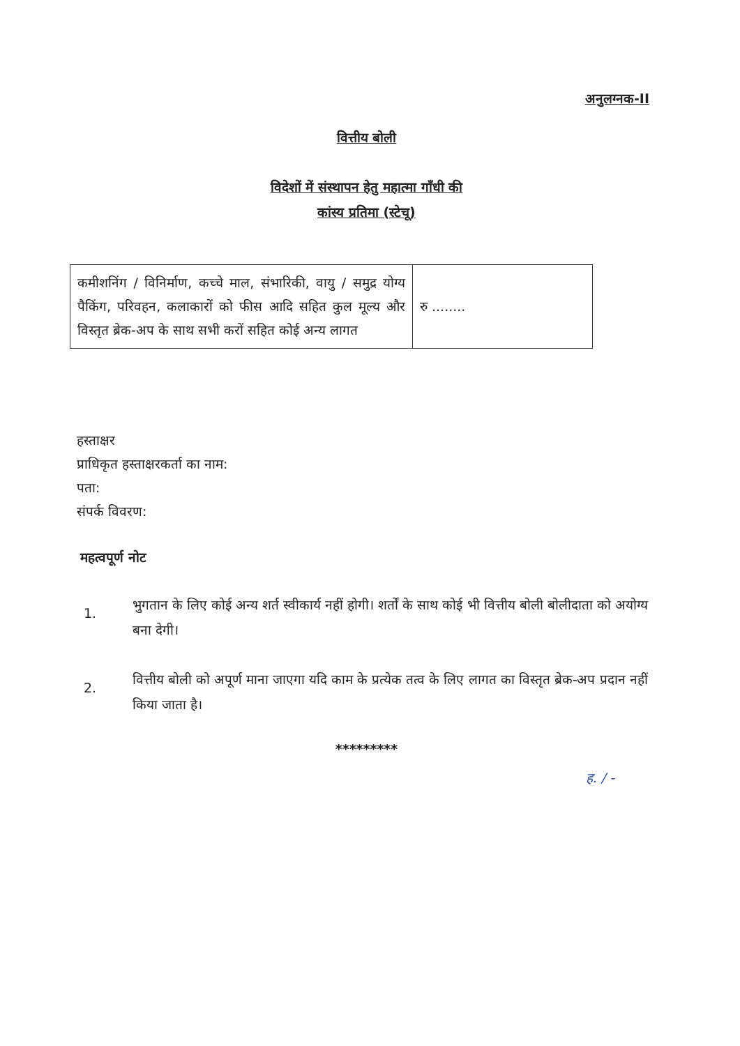अनुलग्नक-II
वित्तीय बोली
विदेशों में संस्थापन हेतु महात्मा गाँधी की
कांस्य प्रतिमा (स्टेचू)
| कमीशनिंग / विनिर्माण, कच्चे माल, संभारिकी, वायु / समुद्र योग्य पैकिंग, परिवहन, कलाकारों को फीस आदि सहित कुल मूल्य और विस्तृत ब्रेक-अप के साथ सभी करों सहित कोई अन्य लागत | रु ........ |
हस्ताक्षर
प्राधिकृत हस्ताक्षरकर्ता का नाम:
पता:
संपर्क विवरण:
महत्वपूर्ण नोट
1.
भुगतान के लिए कोई अन्य शर्त स्वीकार्य नहीं होगी। शर्तों के साथ कोई भी वित्तीय बोली बोलीदाता को अयोग्य बना देगी।
2.
वित्तीय बोली को अपूर्ण माना जाएगा यदि काम के प्रत्येक तत्व के लिए लागत का विस्तृत ब्रेक-अप प्रदान नहीं किया जाता है।
*********
ह. / -